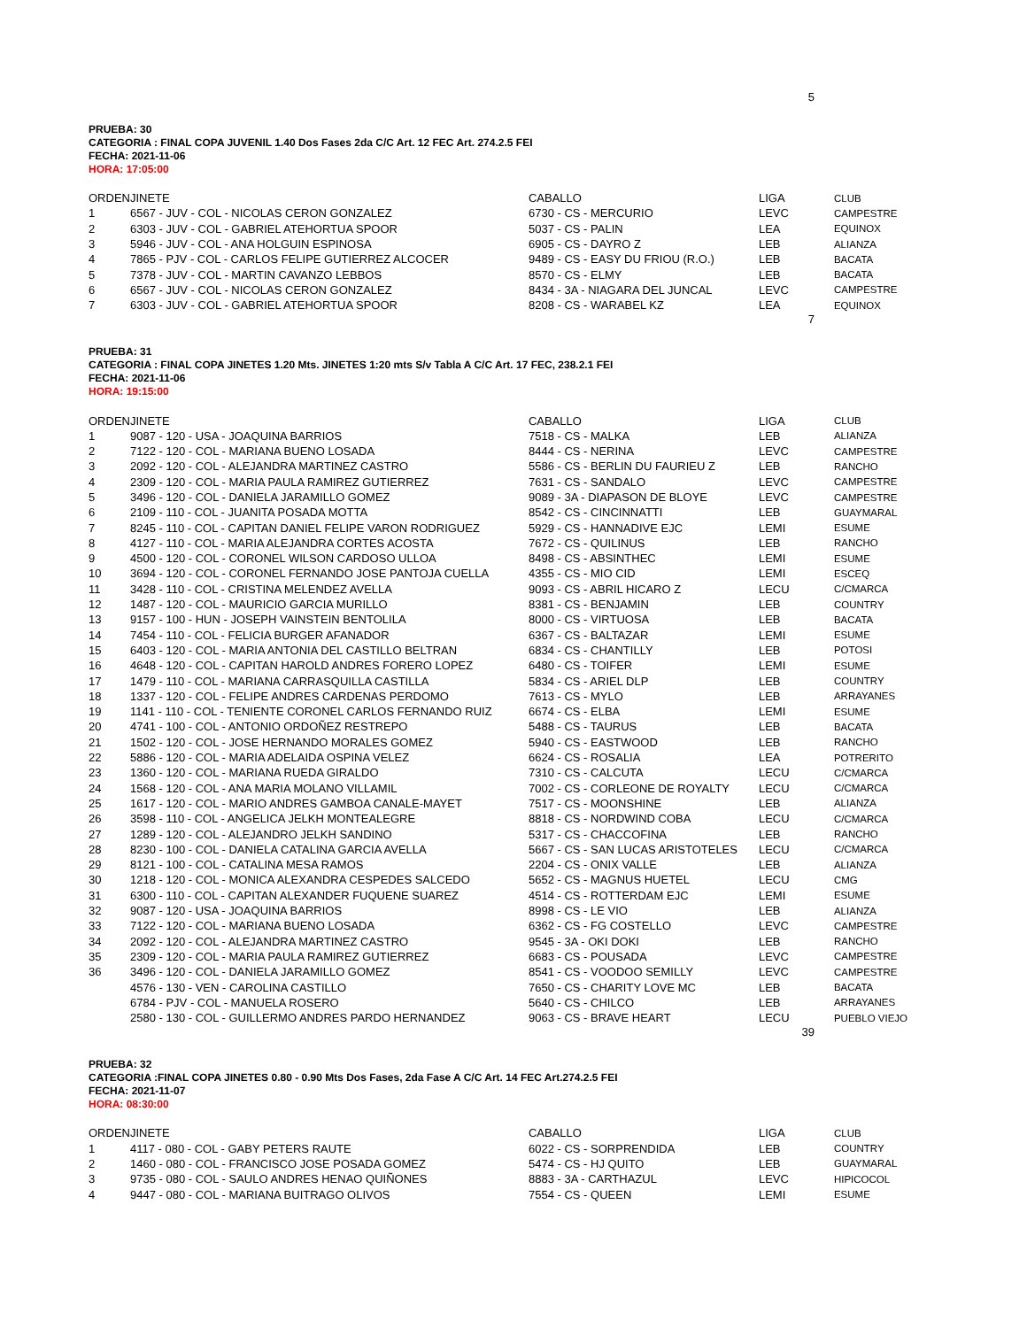5
PRUEBA: 30
CATEGORIA : FINAL COPA JUVENIL 1.40 Dos Fases 2da C/C Art. 12 FEC Art. 274.2.5 FEI
FECHA: 2021-11-06
HORA: 17:05:00
| ORDEN | JINETE | CABALLO | LIGA | CLUB |
| --- | --- | --- | --- | --- |
| 1 | 6567 - JUV - COL - NICOLAS CERON GONZALEZ | 6730 - CS - MERCURIO | LEVC | CAMPESTRE |
| 2 | 6303 - JUV - COL - GABRIEL ATEHORTUA SPOOR | 5037 - CS - PALIN | LEA | EQUINOX |
| 3 | 5946 - JUV - COL - ANA HOLGUIN ESPINOSA | 6905 - CS - DAYRO Z | LEB | ALIANZA |
| 4 | 7865 - PJV - COL - CARLOS FELIPE GUTIERREZ ALCOCER | 9489 - CS - EASY DU FRIOU (R.O.) | LEB | BACATA |
| 5 | 7378 - JUV - COL - MARTIN CAVANZO LEBBOS | 8570 - CS - ELMY | LEB | BACATA |
| 6 | 6567 - JUV - COL - NICOLAS CERON GONZALEZ | 8434 - 3A - NIAGARA DEL JUNCAL | LEVC | CAMPESTRE |
| 7 | 6303 - JUV - COL - GABRIEL ATEHORTUA SPOOR | 8208 - CS - WARABEL KZ | LEA | EQUINOX |
7
PRUEBA: 31
CATEGORIA : FINAL COPA JINETES 1.20 Mts. JINETES 1:20 mts S/v Tabla A C/C Art. 17 FEC, 238.2.1 FEI
FECHA: 2021-11-06
HORA: 19:15:00
| ORDEN | JINETE | CABALLO | LIGA | CLUB |
| --- | --- | --- | --- | --- |
| 1 | 9087 - 120 - USA - JOAQUINA BARRIOS | 7518 - CS - MALKA | LEB | ALIANZA |
| 2 | 7122 - 120 - COL - MARIANA BUENO LOSADA | 8444 - CS - NERINA | LEVC | CAMPESTRE |
| 3 | 2092 - 120 - COL - ALEJANDRA MARTINEZ CASTRO | 5586 - CS - BERLIN DU FAURIEU Z | LEB | RANCHO |
| 4 | 2309 - 120 - COL - MARIA PAULA RAMIREZ GUTIERREZ | 7631 - CS - SANDALO | LEVC | CAMPESTRE |
| 5 | 3496 - 120 - COL - DANIELA JARAMILLO GOMEZ | 9089 - 3A - DIAPASON DE BLOYE | LEVC | CAMPESTRE |
| 6 | 2109 - 110 - COL - JUANITA POSADA MOTTA | 8542 - CS - CINCINNATTI | LEB | GUAYMARAL |
| 7 | 8245 - 110 - COL - CAPITAN DANIEL FELIPE VARON RODRIGUEZ | 5929 - CS - HANNADIVE EJC | LEMI | ESUME |
| 8 | 4127 - 110 - COL - MARIA ALEJANDRA CORTES ACOSTA | 7672 - CS - QUILINUS | LEB | RANCHO |
| 9 | 4500 - 120 - COL - CORONEL WILSON CARDOSO ULLOA | 8498 - CS - ABSINTHEC | LEMI | ESUME |
| 10 | 3694 - 120 - COL - CORONEL FERNANDO JOSE PANTOJA CUELLA | 4355 - CS - MIO CID | LEMI | ESCEQ |
| 11 | 3428 - 110 - COL - CRISTINA MELENDEZ AVELLA | 9093 - CS - ABRIL HICARO Z | LECU | C/CMARCA |
| 12 | 1487 - 120 - COL - MAURICIO GARCIA MURILLO | 8381 - CS - BENJAMIN | LEB | COUNTRY |
| 13 | 9157 - 100 - HUN - JOSEPH VAINSTEIN BENTOLILA | 8000 - CS - VIRTUOSA | LEB | BACATA |
| 14 | 7454 - 110 - COL - FELICIA BURGER AFANADOR | 6367 - CS - BALTAZAR | LEMI | ESUME |
| 15 | 6403 - 120 - COL - MARIA ANTONIA DEL CASTILLO BELTRAN | 6834 - CS - CHANTILLY | LEB | POTOSI |
| 16 | 4648 - 120 - COL - CAPITAN HAROLD ANDRES FORERO LOPEZ | 6480 - CS - TOIFER | LEMI | ESUME |
| 17 | 1479 - 110 - COL - MARIANA CARRASQUILLA CASTILLA | 5834 - CS - ARIEL DLP | LEB | COUNTRY |
| 18 | 1337 - 120 - COL - FELIPE ANDRES CARDENAS PERDOMO | 7613 - CS - MYLO | LEB | ARRAYANES |
| 19 | 1141 - 110 - COL - TENIENTE CORONEL CARLOS FERNANDO RUIZ | 6674 - CS - ELBA | LEMI | ESUME |
| 20 | 4741 - 100 - COL - ANTONIO ORDOÑEZ RESTREPO | 5488 - CS - TAURUS | LEB | BACATA |
| 21 | 1502 - 120 - COL - JOSE HERNANDO MORALES GOMEZ | 5940 - CS - EASTWOOD | LEB | RANCHO |
| 22 | 5886 - 120 - COL - MARIA ADELAIDA OSPINA VELEZ | 6624 - CS - ROSALIA | LEA | POTRERITO |
| 23 | 1360 - 120 - COL - MARIANA RUEDA GIRALDO | 7310 - CS - CALCUTA | LECU | C/CMARCA |
| 24 | 1568 - 120 - COL - ANA MARIA MOLANO VILLAMIL | 7002 - CS - CORLEONE DE ROYALTY | LECU | C/CMARCA |
| 25 | 1617 - 120 - COL - MARIO ANDRES GAMBOA CANALE-MAYET | 7517 - CS - MOONSHINE | LEB | ALIANZA |
| 26 | 3598 - 110 - COL - ANGELICA JELKH MONTEALEGRE | 8818 - CS - NORDWIND COBA | LECU | C/CMARCA |
| 27 | 1289 - 120 - COL - ALEJANDRO JELKH SANDINO | 5317 - CS - CHACCOFINA | LEB | RANCHO |
| 28 | 8230 - 100 - COL - DANIELA CATALINA GARCIA AVELLA | 5667 - CS - SAN LUCAS ARISTOTELES | LECU | C/CMARCA |
| 29 | 8121 - 100 - COL - CATALINA MESA RAMOS | 2204 - CS - ONIX VALLE | LEB | ALIANZA |
| 30 | 1218 - 120 - COL - MONICA ALEXANDRA CESPEDES SALCEDO | 5652 - CS - MAGNUS HUETEL | LECU | CMG |
| 31 | 6300 - 110 - COL - CAPITAN ALEXANDER FUQUENE SUAREZ | 4514 - CS - ROTTERDAM EJC | LEMI | ESUME |
| 32 | 9087 - 120 - USA - JOAQUINA BARRIOS | 8998 - CS - LE VIO | LEB | ALIANZA |
| 33 | 7122 - 120 - COL - MARIANA BUENO LOSADA | 6362 - CS - FG COSTELLO | LEVC | CAMPESTRE |
| 34 | 2092 - 120 - COL - ALEJANDRA MARTINEZ CASTRO | 9545 - 3A - OKI DOKI | LEB | RANCHO |
| 35 | 2309 - 120 - COL - MARIA PAULA RAMIREZ GUTIERREZ | 6683 - CS - POUSADA | LEVC | CAMPESTRE |
| 36 | 3496 - 120 - COL - DANIELA JARAMILLO GOMEZ | 8541 - CS - VOODOO SEMILLY | LEVC | CAMPESTRE |
| | 4576 - 130 - VEN - CAROLINA CASTILLO | 7650 - CS - CHARITY LOVE MC | LEB | BACATA |
| | 6784 - PJV - COL - MANUELA ROSERO | 5640 - CS - CHILCO | LEB | ARRAYANES |
| | 2580 - 130 - COL - GUILLERMO ANDRES PARDO HERNANDEZ | 9063 - CS - BRAVE HEART | LECU | PUEBLO VIEJO |
39
PRUEBA: 32
CATEGORIA :FINAL COPA JINETES 0.80 - 0.90 Mts Dos Fases, 2da Fase A C/C Art. 14 FEC Art.274.2.5 FEI
FECHA: 2021-11-07
HORA: 08:30:00
| ORDEN | JINETE | CABALLO | LIGA | CLUB |
| --- | --- | --- | --- | --- |
| 1 | 4117 - 080 - COL - GABY PETERS RAUTE | 6022 - CS - SORPRENDIDA | LEB | COUNTRY |
| 2 | 1460 - 080 - COL - FRANCISCO JOSE POSADA GOMEZ | 5474 - CS - HJ QUITO | LEB | GUAYMARAL |
| 3 | 9735 - 080 - COL - SAULO ANDRES HENAO QUIÑONES | 8883 - 3A - CARTHAZUL | LEVC | HIPICOCOL |
| 4 | 9447 - 080 - COL - MARIANA BUITRAGO OLIVOS | 7554 - CS - QUEEN | LEMI | ESUME |